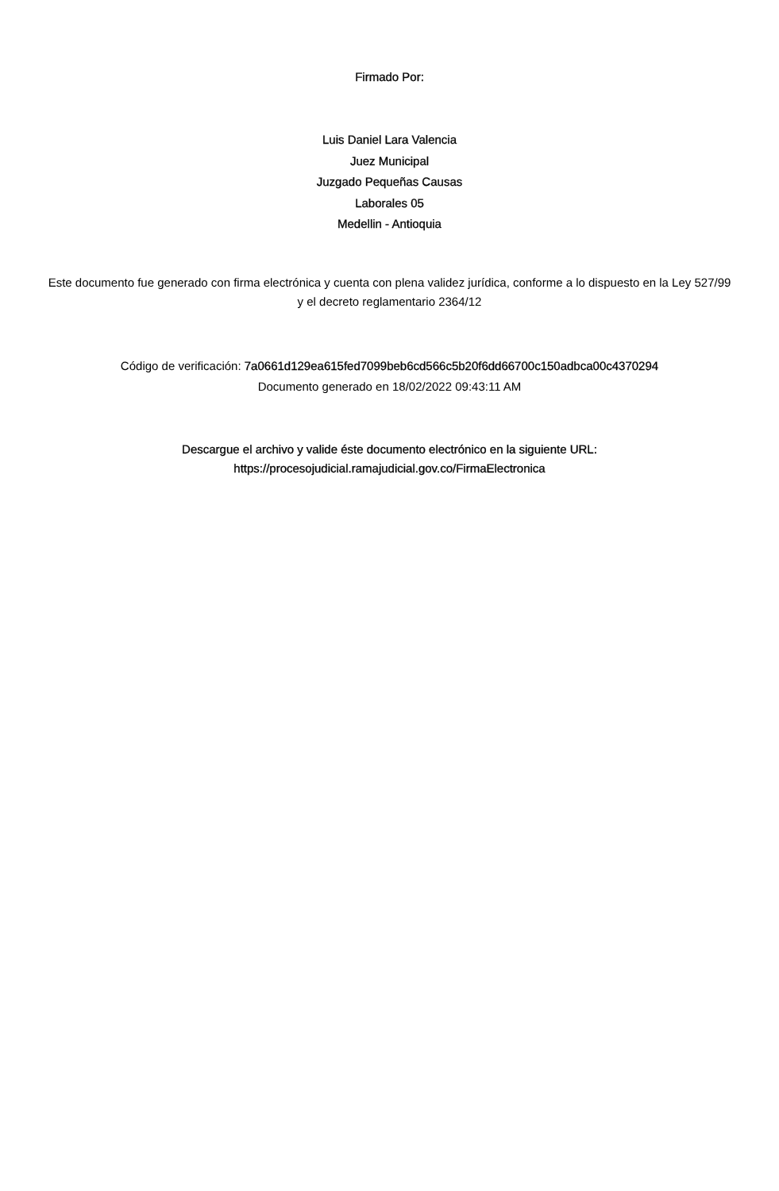Firmado Por:
Luis Daniel Lara Valencia
Juez Municipal
Juzgado Pequeñas Causas
Laborales 05
Medellin - Antioquia
Este documento fue generado con firma electrónica y cuenta con plena validez jurídica, conforme a lo dispuesto en la Ley 527/99 y el decreto reglamentario 2364/12
Código de verificación: 7a0661d129ea615fed7099beb6cd566c5b20f6dd66700c150adbca00c4370294
Documento generado en 18/02/2022 09:43:11 AM
Descargue el archivo y valide éste documento electrónico en la siguiente URL:
https://procesojudicial.ramajudicial.gov.co/FirmaElectronica